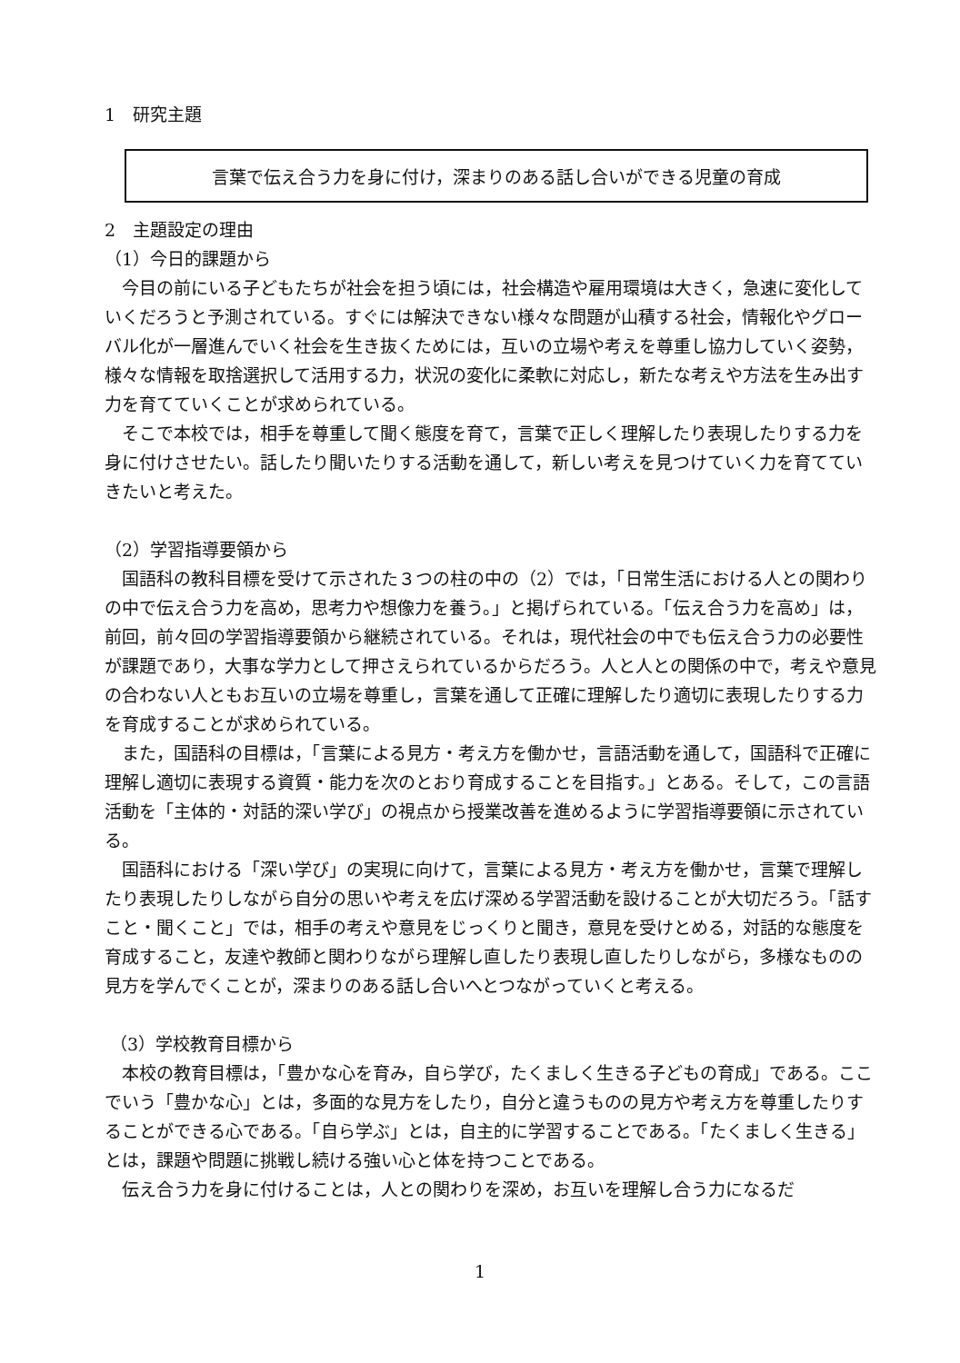1　研究主題
言葉で伝え合う力を身に付け，深まりのある話し合いができる児童の育成
2　主題設定の理由
（1）今日的課題から
今目の前にいる子どもたちが社会を担う頃には，社会構造や雇用環境は大きく，急速に変化していくだろうと予測されている。すぐには解決できない様々な問題が山積する社会，情報化やグローバル化が一層進んでいく社会を生き抜くためには，互いの立場や考えを尊重し協力していく姿勢，様々な情報を取捨選択して活用する力，状況の変化に柔軟に対応し，新たな考えや方法を生み出す力を育てていくことが求められている。
そこで本校では，相手を尊重して聞く態度を育て，言葉で正しく理解したり表現したりする力を身に付けさせたい。話したり聞いたりする活動を通して，新しい考えを見つけていく力を育てていきたいと考えた。
（2）学習指導要領から
国語科の教科目標を受けて示された３つの柱の中の（2）では，「日常生活における人との関わりの中で伝え合う力を高め，思考力や想像力を養う。」と掲げられている。「伝え合う力を高め」は，前回，前々回の学習指導要領から継続されている。それは，現代社会の中でも伝え合う力の必要性が課題であり，大事な学力として押さえられているからだろう。人と人との関係の中で，考えや意見の合わない人ともお互いの立場を尊重し，言葉を通して正確に理解したり適切に表現したりする力を育成することが求められている。
また，国語科の目標は，「言葉による見方・考え方を働かせ，言語活動を通して，国語科で正確に理解し適切に表現する資質・能力を次のとおり育成することを目指す。」とある。そして，この言語活動を「主体的・対話的深い学び」の視点から授業改善を進めるように学習指導要領に示されている。
国語科における「深い学び」の実現に向けて，言葉による見方・考え方を働かせ，言葉で理解したり表現したりしながら自分の思いや考えを広げ深める学習活動を設けることが大切だろう。「話すこと・聞くこと」では，相手の考えや意見をじっくりと聞き，意見を受けとめる，対話的な態度を育成すること，友達や教師と関わりながら理解し直したり表現し直したりしながら，多様なものの見方を学んでくことが，深まりのある話し合いへとつながっていくと考える。
（3）学校教育目標から
本校の教育目標は，「豊かな心を育み，自ら学び，たくましく生きる子どもの育成」である。ここでいう「豊かな心」とは，多面的な見方をしたり，自分と違うものの見方や考え方を尊重したりすることができる心である。「自ら学ぶ」とは，自主的に学習することである。「たくましく生きる」とは，課題や問題に挑戦し続ける強い心と体を持つことである。
伝え合う力を身に付けることは，人との関わりを深め，お互いを理解し合う力になるだ
1